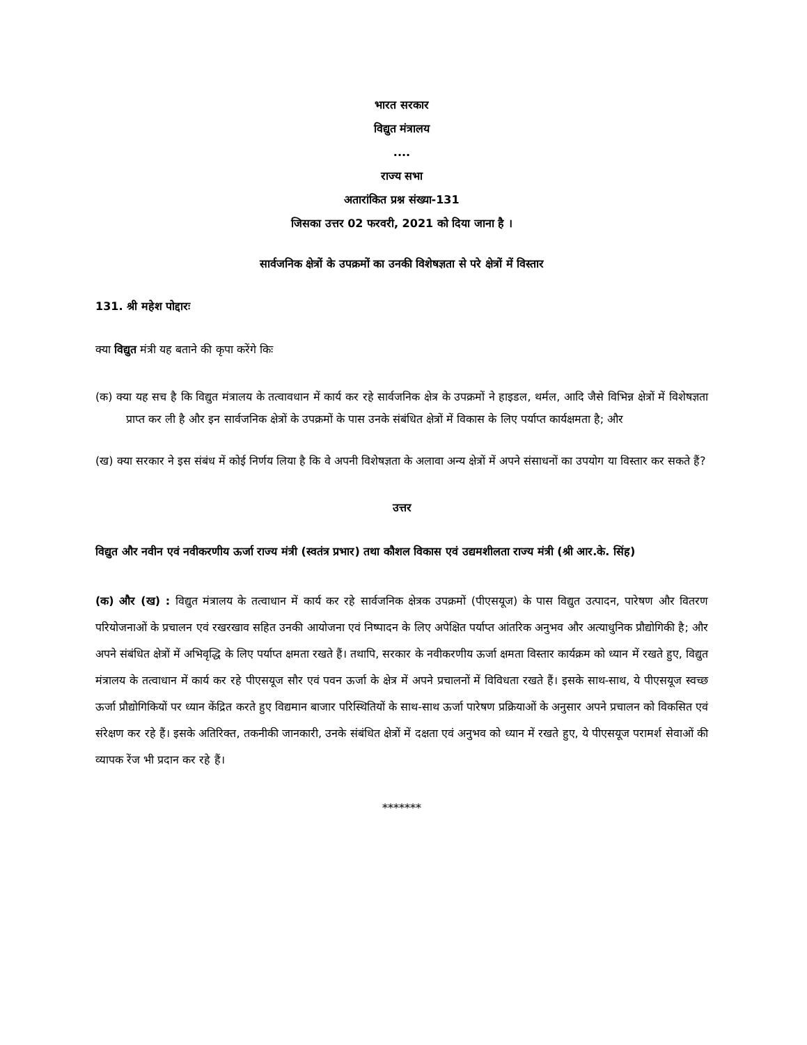भारत सरकार
विद्युत मंत्रालय
....
राज्य सभा
अतारांकित प्रश्न संख्या-131
जिसका उत्तर 02 फरवरी, 2021 को दिया जाना है ।
सार्वजनिक क्षेत्रों के उपक्रमों का उनकी विशेषज्ञता से परे क्षेत्रों में विस्तार
131. श्री महेश पोद्दारः
क्या विद्युत मंत्री यह बताने की कृपा करेंगे किः
(क) क्या यह सच है कि विद्युत मंत्रालय के तत्वावधान में कार्य कर रहे सार्वजनिक क्षेत्र के उपक्रमों ने हाइडल, थर्मल, आदि जैसे विभिन्न क्षेत्रों में विशेषज्ञता प्राप्त कर ली है और इन सार्वजनिक क्षेत्रों के उपक्रमों के पास उनके संबंधित क्षेत्रों में विकास के लिए पर्याप्त कार्यक्षमता है; और
(ख) क्या सरकार ने इस संबंध में कोई निर्णय लिया है कि वे अपनी विशेषज्ञता के अलावा अन्य क्षेत्रों में अपने संसाधनों का उपयोग या विस्तार कर सकते हैं?
उत्तर
विद्युत और नवीन एवं नवीकरणीय ऊर्जा राज्य मंत्री (स्वतंत्र प्रभार) तथा कौशल विकास एवं उद्यमशीलता राज्य मंत्री (श्री आर.के. सिंह)
(क) और (ख) : विद्युत मंत्रालय के तत्वाधान में कार्य कर रहे सार्वजनिक क्षेत्रक उपक्रमों (पीएसयूज) के पास विद्युत उत्पादन, पारेषण और वितरण परियोजनाओं के प्रचालन एवं रखरखाव सहित उनकी आयोजना एवं निष्पादन के लिए अपेक्षित पर्याप्त आंतरिक अनुभव और अत्याधुनिक प्रौद्योगिकी है; और अपने संबंधित क्षेत्रों में अभिवृद्धि के लिए पर्याप्त क्षमता रखते हैं। तथापि, सरकार के नवीकरणीय ऊर्जा क्षमता विस्तार कार्यक्रम को ध्यान में रखते हुए, विद्युत मंत्रालय के तत्वाधान में कार्य कर रहे पीएसयूज सौर एवं पवन ऊर्जा के क्षेत्र में अपने प्रचालनों में विविधता रखते हैं। इसके साथ-साथ, ये पीएसयूज स्वच्छ ऊर्जा प्रौद्योगिकियों पर ध्यान केंद्रित करते हुए विद्यमान बाजार परिस्थितियों के साथ-साथ ऊर्जा पारेषण प्रक्रियाओं के अनुसार अपने प्रचालन को विकसित एवं संरेक्षण कर रहे हैं। इसके अतिरिक्त, तकनीकी जानकारी, उनके संबंधित क्षेत्रों में दक्षता एवं अनुभव को ध्यान में रखते हुए, ये पीएसयूज परामर्श सेवाओं की व्यापक रेंज भी प्रदान कर रहे हैं।
*******